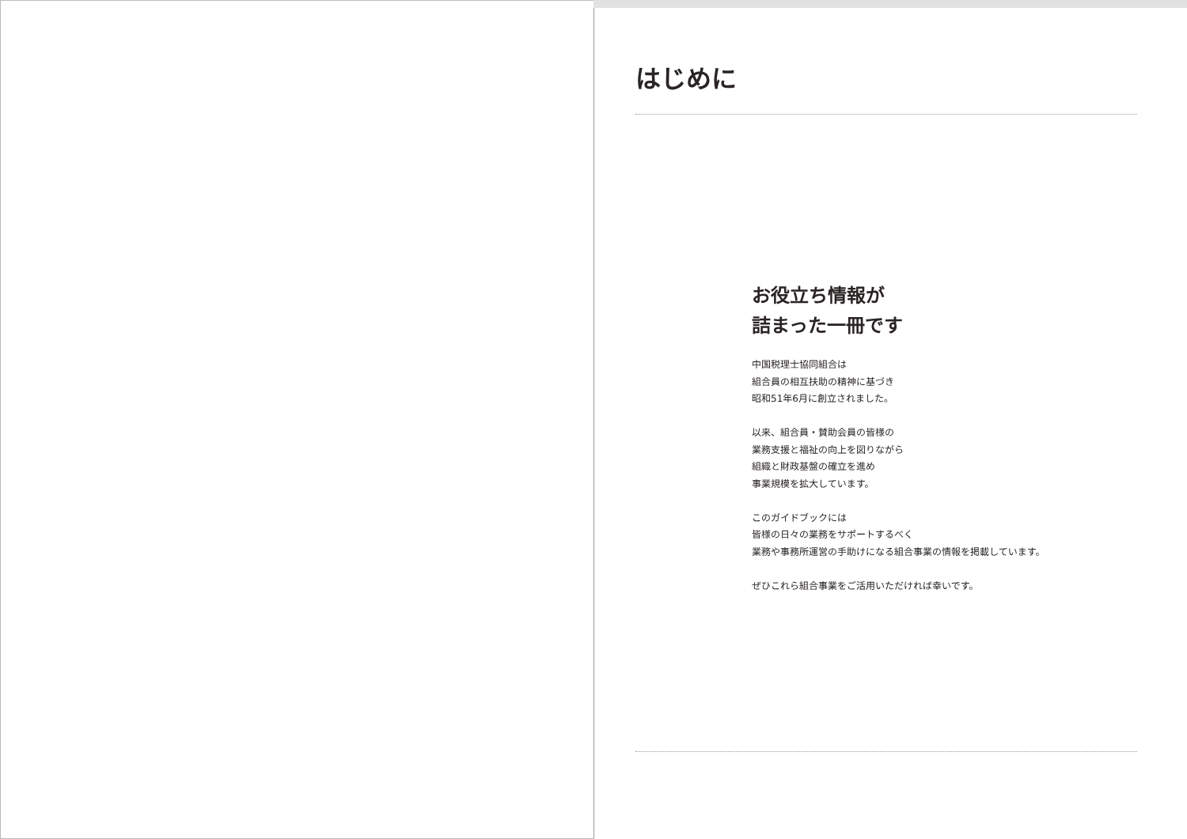はじめに
お役立ち情報が
詰まった一冊です
中国税理士協同組合は
組合員の相互扶助の精神に基づき
昭和51年6月に創立されました。
以来、組合員・賛助会員の皆様の
業務支援と福祉の向上を図りながら
組織と財政基盤の確立を進め
事業規模を拡大しています。
このガイドブックには
皆様の日々の業務をサポートするべく
業務や事務所運営の手助けになる組合事業の情報を掲載しています。
ぜひこれら組合事業をご活用いただければ幸いです。